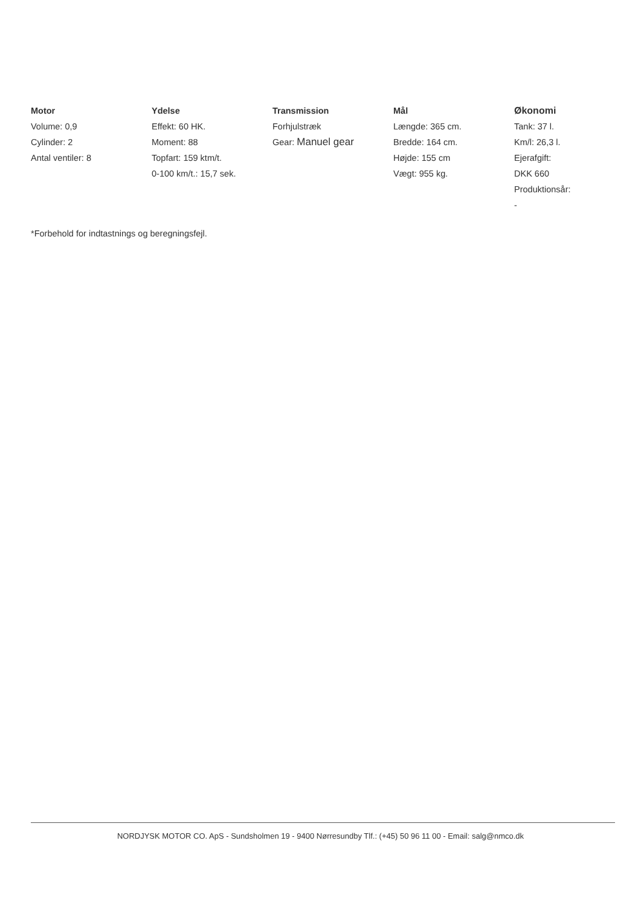Motor
Volume: 0,9
Cylinder: 2
Antal ventiler: 8
Ydelse
Effekt: 60 HK.
Moment: 88
Topfart: 159 ktm/t.
0-100 km/t.: 15,7 sek.
Transmission
Forhjulstræk
Gear: Manuel gear
Mål
Længde: 365 cm.
Bredde: 164 cm.
Højde: 155 cm
Vægt: 955 kg.
Økonomi
Tank: 37 l.
Km/l: 26,3 l.
Ejerafgift:
DKK 660
Produktionsår:
-
*Forbehold for indtastnings og beregningsfejl.
NORDJYSK MOTOR CO. ApS - Sundsholmen 19 - 9400 Nørresundby Tlf.: (+45) 50 96 11 00 - Email: salg@nmco.dk